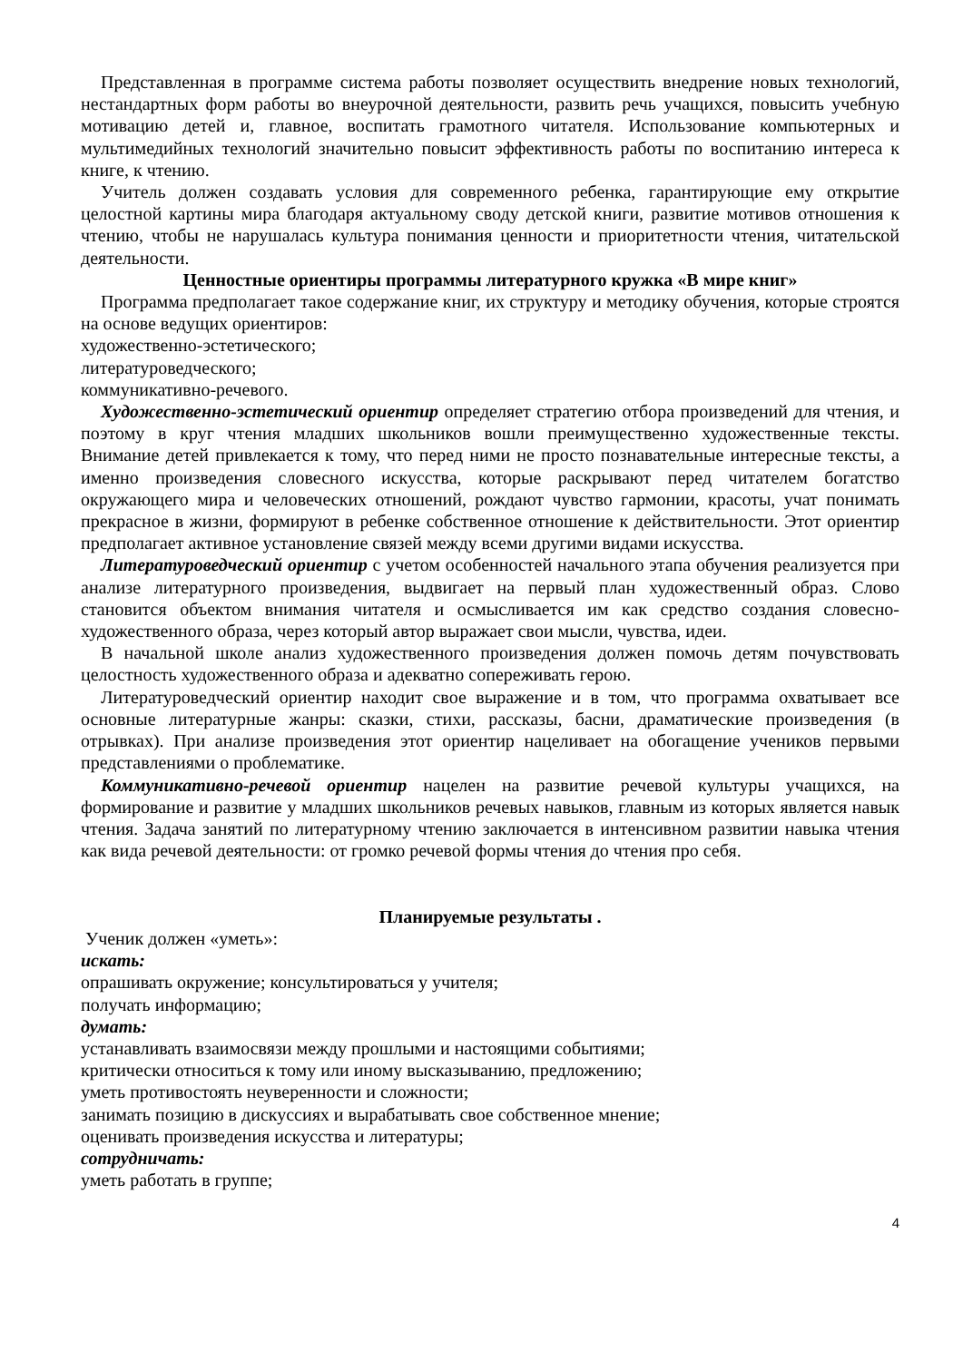Представленная в программе система работы позволяет осуществить внедрение новых технологий, нестандартных форм работы во внеурочной деятельности, развить речь учащихся, повысить учебную мотивацию детей и, главное, воспитать грамотного читателя. Использование компьютерных и мультимедийных технологий значительно повысит эффективность работы по воспитанию интереса к книге, к чтению.
Учитель должен создавать условия для современного ребенка, гарантирующие ему открытие целостной картины мира благодаря актуальному своду детской книги, развитие мотивов отношения к чтению, чтобы не нарушалась культура понимания ценности и приоритетности чтения, читательской деятельности.
Ценностные ориентиры программы литературного кружка «В мире книг»
Программа предполагает такое содержание книг, их структуру и методику обучения, которые строятся на основе ведущих ориентиров:
художественно-эстетического;
литературоведческого;
коммуникативно-речевого.
Художественно-эстетический ориентир определяет стратегию отбора произведений для чтения, и поэтому в круг чтения младших школьников вошли преимущественно художественные тексты. Внимание детей привлекается к тому, что перед ними не просто познавательные интересные тексты, а именно произведения словесного искусства, которые раскрывают перед читателем богатство окружающего мира и человеческих отношений, рождают чувство гармонии, красоты, учат понимать прекрасное в жизни, формируют в ребенке собственное отношение к действительности. Этот ориентир предполагает активное установление связей между всеми другими видами искусства.
Литературоведческий ориентир с учетом особенностей начального этапа обучения реализуется при анализе литературного произведения, выдвигает на первый план художественный образ. Слово становится объектом внимания читателя и осмысливается им как средство создания словесно-художественного образа, через который автор выражает свои мысли, чувства, идеи.
В начальной школе анализ художественного произведения должен помочь детям почувствовать целостность художественного образа и адекватно сопереживать герою.
Литературоведческий ориентир находит свое выражение и в том, что программа охватывает все основные литературные жанры: сказки, стихи, рассказы, басни, драматические произведения (в отрывках). При анализе произведения этот ориентир нацеливает на обогащение учеников первыми представлениями о проблематике.
Коммуникативно-речевой ориентир нацелен на развитие речевой культуры учащихся, на формирование и развитие у младших школьников речевых навыков, главным из которых является навык чтения. Задача занятий по литературному чтению заключается в интенсивном развитии навыка чтения как вида речевой деятельности: от громко речевой формы чтения до чтения про себя.
Планируемые результаты .
Ученик должен «уметь»:
искать:
опрашивать окружение; консультироваться у учителя;
получать информацию;
думать:
устанавливать взаимосвязи между прошлыми и настоящими событиями;
критически относиться к тому или иному высказыванию, предложению;
уметь противостоять неуверенности и сложности;
занимать позицию в дискуссиях и вырабатывать свое собственное мнение;
оценивать произведения искусства и литературы;
сотрудничать:
уметь работать в группе;
4